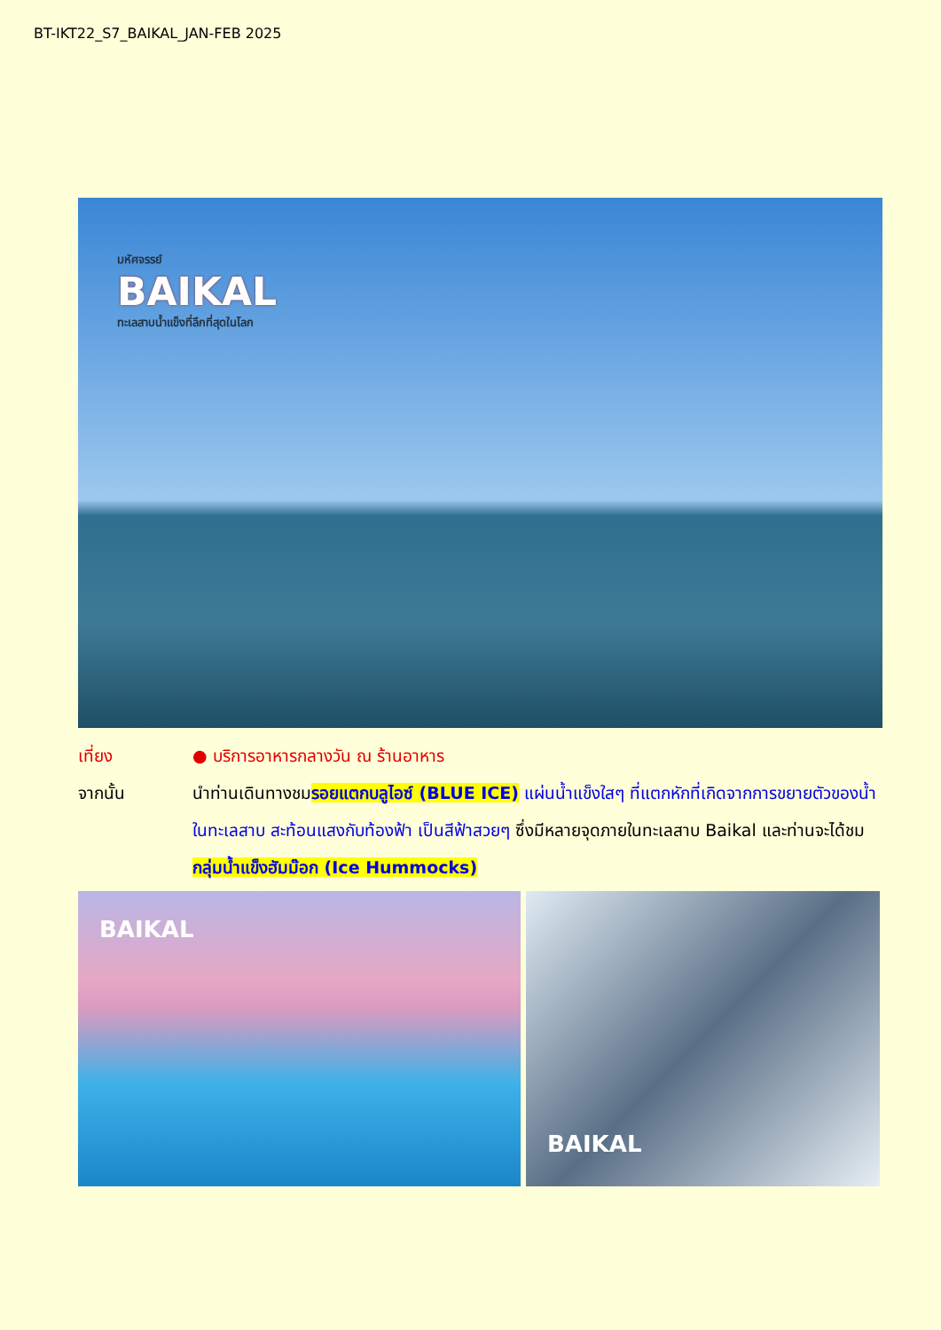BT-IKT22_S7_BAIKAL_JAN-FEB 2025
มหัศจรรย์
BAIKAL
ทะเลสาบน้ำแข็งที่ลึกที่สุดในโลก
เที่ยง ● บริการอาหารกลางวัน ณ ร้านอาหาร
จากนั้น นำท่านเดินทางชมรอยแตกบลูไอซ์ (BLUE ICE) แผ่นน้ำแข็งใสๆ ที่แตกหักที่เกิดจากการขยายตัวของน้ำในทะเลสาบ สะท้อนแสงกับท้องฟ้า เป็นสีฟ้าสวยๆ ซึ่งมีหลายจุดภายในทะเลสาบ Baikal และท่านจะได้ชม กลุ่มน้ำแข็งฮัมม๊อก (Ice Hummocks)
BAIKAL
BAIKAL